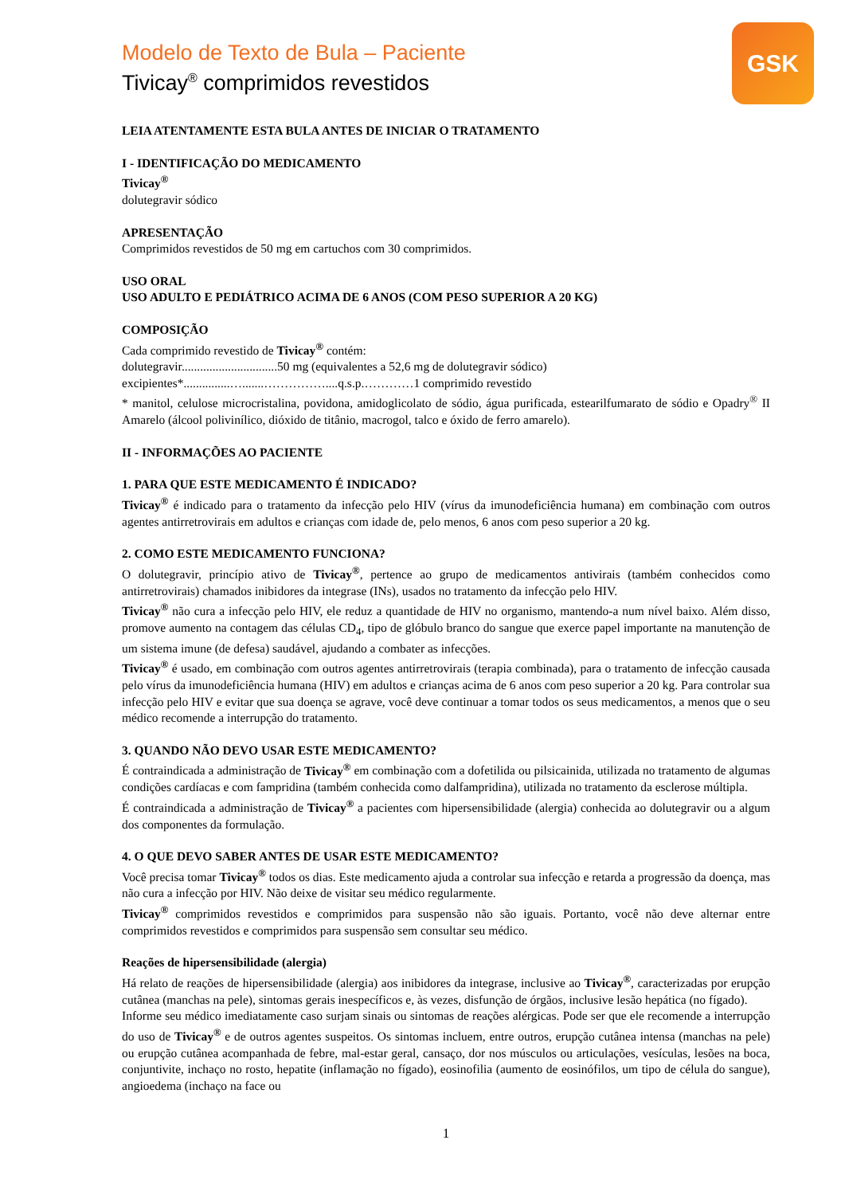GSK
Modelo de Texto de Bula – Paciente
Tivicay<sup>®</sup> comprimidos revestidos
LEIA ATENTAMENTE ESTA BULA ANTES DE INICIAR O TRATAMENTO
I - IDENTIFICAÇÃO DO MEDICAMENTO
Tivicay<sup>®</sup>
dolutegravir sódico
APRESENTAÇÃO
Comprimidos revestidos de 50 mg em cartuchos com 30 comprimidos.
USO ORAL
USO ADULTO E PEDIÁTRICO ACIMA DE 6 ANOS (COM PESO SUPERIOR A 20 KG)
COMPOSIÇÃO
Cada comprimido revestido de Tivicay<sup>®</sup> contém:
dolutegravir...............................50 mg (equivalentes a 52,6 mg de dolutegravir sódico)
excipientes*...............….......……………....q.s.p.…………1 comprimido revestido
* manitol, celulose microcristalina, povidona, amidoglicolato de sódio, água purificada, estearilfumarato de sódio e Opadry<sup>®</sup> II Amarelo (álcool polivinílico, dióxido de titânio, macrogol, talco e óxido de ferro amarelo).
II - INFORMAÇÕES AO PACIENTE
1. PARA QUE ESTE MEDICAMENTO É INDICADO?
Tivicay<sup>®</sup> é indicado para o tratamento da infecção pelo HIV (vírus da imunodeficiência humana) em combinação com outros agentes antirretrovirais em adultos e crianças com idade de, pelo menos, 6 anos com peso superior a 20 kg.
2. COMO ESTE MEDICAMENTO FUNCIONA?
O dolutegravir, princípio ativo de Tivicay<sup>®</sup>, pertence ao grupo de medicamentos antivirais (também conhecidos como antirretrovirais) chamados inibidores da integrase (INs), usados no tratamento da infecção pelo HIV.
Tivicay<sup>®</sup> não cura a infecção pelo HIV, ele reduz a quantidade de HIV no organismo, mantendo-a num nível baixo. Além disso, promove aumento na contagem das células CD<sub>4</sub>, tipo de glóbulo branco do sangue que exerce papel importante na manutenção de um sistema imune (de defesa) saudável, ajudando a combater as infecções.
Tivicay<sup>®</sup> é usado, em combinação com outros agentes antirretrovirais (terapia combinada), para o tratamento de infecção causada pelo vírus da imunodeficiência humana (HIV) em adultos e crianças acima de 6 anos com peso superior a 20 kg. Para controlar sua infecção pelo HIV e evitar que sua doença se agrave, você deve continuar a tomar todos os seus medicamentos, a menos que o seu médico recomende a interrupção do tratamento.
3. QUANDO NÃO DEVO USAR ESTE MEDICAMENTO?
É contraindicada a administração de Tivicay<sup>®</sup> em combinação com a dofetilida ou pilsicainida, utilizada no tratamento de algumas condições cardíacas e com fampridina (também conhecida como dalfampridina), utilizada no tratamento da esclerose múltipla.
É contraindicada a administração de Tivicay<sup>®</sup> a pacientes com hipersensibilidade (alergia) conhecida ao dolutegravir ou a algum dos componentes da formulação.
4. O QUE DEVO SABER ANTES DE USAR ESTE MEDICAMENTO?
Você precisa tomar Tivicay<sup>®</sup> todos os dias. Este medicamento ajuda a controlar sua infecção e retarda a progressão da doença, mas não cura a infecção por HIV. Não deixe de visitar seu médico regularmente.
Tivicay<sup>®</sup> comprimidos revestidos e comprimidos para suspensão não são iguais. Portanto, você não deve alternar entre comprimidos revestidos e comprimidos para suspensão sem consultar seu médico.
Reações de hipersensibilidade (alergia)
Há relato de reações de hipersensibilidade (alergia) aos inibidores da integrase, inclusive ao Tivicay<sup>®</sup>, caracterizadas por erupção cutânea (manchas na pele), sintomas gerais inespecíficos e, às vezes, disfunção de órgãos, inclusive lesão hepática (no fígado).
Informe seu médico imediatamente caso surjam sinais ou sintomas de reações alérgicas. Pode ser que ele recomende a interrupção do uso de Tivicay<sup>®</sup> e de outros agentes suspeitos. Os sintomas incluem, entre outros, erupção cutânea intensa (manchas na pele) ou erupção cutânea acompanhada de febre, mal-estar geral, cansaço, dor nos músculos ou articulações, vesículas, lesões na boca, conjuntivite, inchaço no rosto, hepatite (inflamação no fígado), eosinofilia (aumento de eosinófilos, um tipo de célula do sangue), angioedema (inchaço na face ou
1